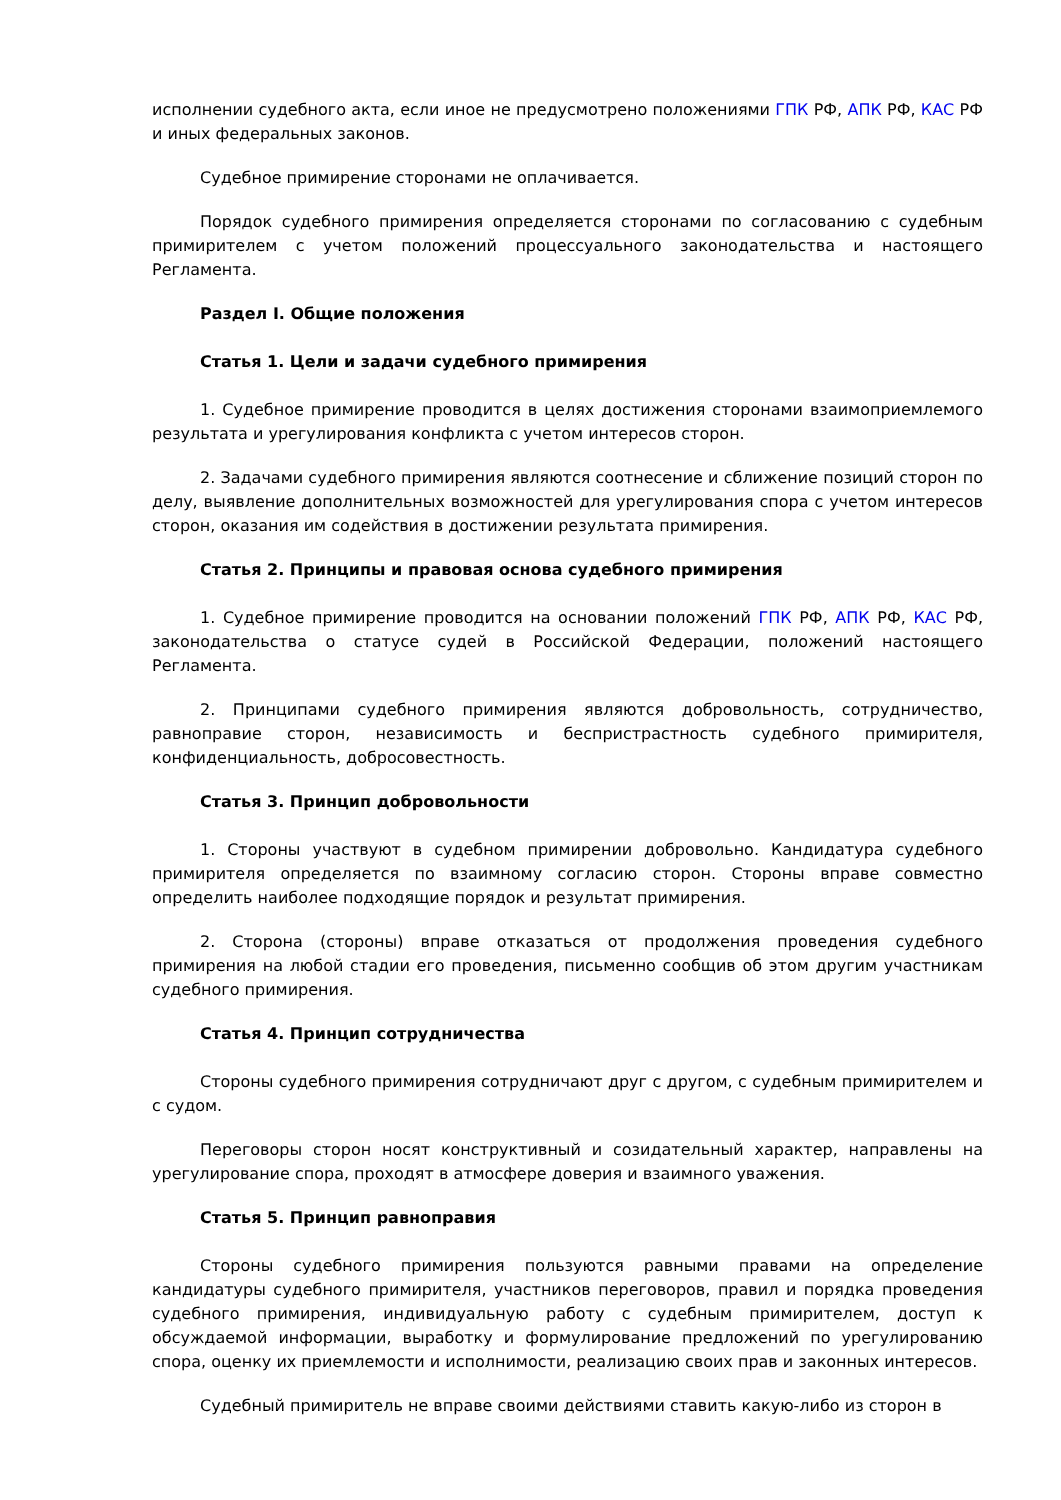исполнении судебного акта, если иное не предусмотрено положениями ГПК РФ, АПК РФ, КАС РФ и иных федеральных законов.
Судебное примирение сторонами не оплачивается.
Порядок судебного примирения определяется сторонами по согласованию с судебным примирителем с учетом положений процессуального законодательства и настоящего Регламента.
Раздел I. Общие положения
Статья 1. Цели и задачи судебного примирения
1. Судебное примирение проводится в целях достижения сторонами взаимоприемлемого результата и урегулирования конфликта с учетом интересов сторон.
2. Задачами судебного примирения являются соотнесение и сближение позиций сторон по делу, выявление дополнительных возможностей для урегулирования спора с учетом интересов сторон, оказания им содействия в достижении результата примирения.
Статья 2. Принципы и правовая основа судебного примирения
1. Судебное примирение проводится на основании положений ГПК РФ, АПК РФ, КАС РФ, законодательства о статусе судей в Российской Федерации, положений настоящего Регламента.
2. Принципами судебного примирения являются добровольность, сотрудничество, равноправие сторон, независимость и беспристрастность судебного примирителя, конфиденциальность, добросовестность.
Статья 3. Принцип добровольности
1. Стороны участвуют в судебном примирении добровольно. Кандидатура судебного примирителя определяется по взаимному согласию сторон. Стороны вправе совместно определить наиболее подходящие порядок и результат примирения.
2. Сторона (стороны) вправе отказаться от продолжения проведения судебного примирения на любой стадии его проведения, письменно сообщив об этом другим участникам судебного примирения.
Статья 4. Принцип сотрудничества
Стороны судебного примирения сотрудничают друг с другом, с судебным примирителем и с судом.
Переговоры сторон носят конструктивный и созидательный характер, направлены на урегулирование спора, проходят в атмосфере доверия и взаимного уважения.
Статья 5. Принцип равноправия
Стороны судебного примирения пользуются равными правами на определение кандидатуры судебного примирителя, участников переговоров, правил и порядка проведения судебного примирения, индивидуальную работу с судебным примирителем, доступ к обсуждаемой информации, выработку и формулирование предложений по урегулированию спора, оценку их приемлемости и исполнимости, реализацию своих прав и законных интересов.
Судебный примиритель не вправе своими действиями ставить какую-либо из сторон в